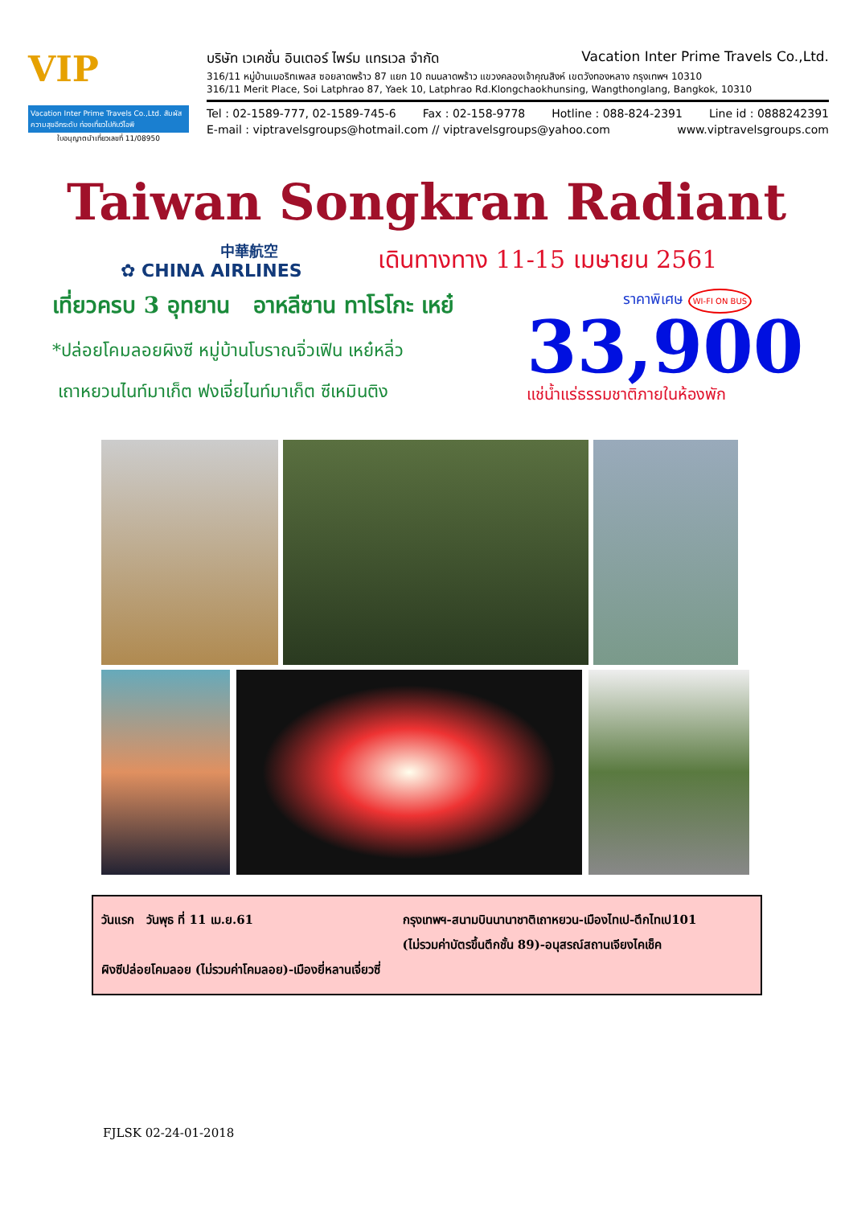VIP
Vacation Inter Prime Travels Co.,Ltd. สัมผัสความสุขอีกระดับ ท่องเที่ยวไปกับวีไอพี
ใบอนุญาตนำเที่ยวเลขที่ 11/08950
บริษัท เวเคชั่น อินเตอร์ ไพร์ม แทรเวล จำกัด Vacation Inter Prime Travels Co.,Ltd.
316/11 หมู่บ้านเมอริทเพลส ซอยลาดพร้าว 87 แยก 10 ถนนลาดพร้าว แขวงคลองเจ้าคุณสิงห์ เขตวังทองหลาง กรุงเทพฯ 10310
316/11 Merit Place, Soi Latphrao 87, Yaek 10, Latphrao Rd.Klongchaokhunsing, Wangthonglang, Bangkok, 10310
Tel : 02-1589-777, 02-1589-745-6 Fax : 02-158-9778 Hotline : 088-824-2391 Line id : 0888242391
E-mail : viptravelsgroups@hotmail.com // viptravelsgroups@yahoo.com www.viptravelsgroups.com
Taiwan Songkran Radiant
中華航空
✿ CHINA AIRLINES
เดินทางทาง 11-15 เมษายน 2561
เที่ยวครบ 3 อุทยาน อาหลีซาน ทาโรโกะ เหย๋
*ปล่อยโคมลอยผิงซี หมู่บ้านโบราณจิ่วเฟิน เหย๋หลิ่ว
เถาหยวนไนท์มาเก็ต ฟงเจี่ยไนท์มาเก็ต ซีเหมินติง
ราคาพิเศษ WI-FI ON BUS
33,900
แช่น้ำแร่ธรรมชาติภายในห้องพัก
วันแรก วันพุธ ที่ 11 เม.ย.61 กรุงเทพฯ-สนามบินนานาชาติเถาหยวน-เมืองไทเป-ตึกไทเป101
(ไม่รวมค่าบัตรขึ้นตึกชั้น 89)-อนุสรณ์สถานเจียงไคเช็ค
ผิงซีปล่อยโคมลอย (ไม่รวมค่าโคมลอย)-เมืองยี่หลานเจี่ยวซี่
FJLSK 02-24-01-2018